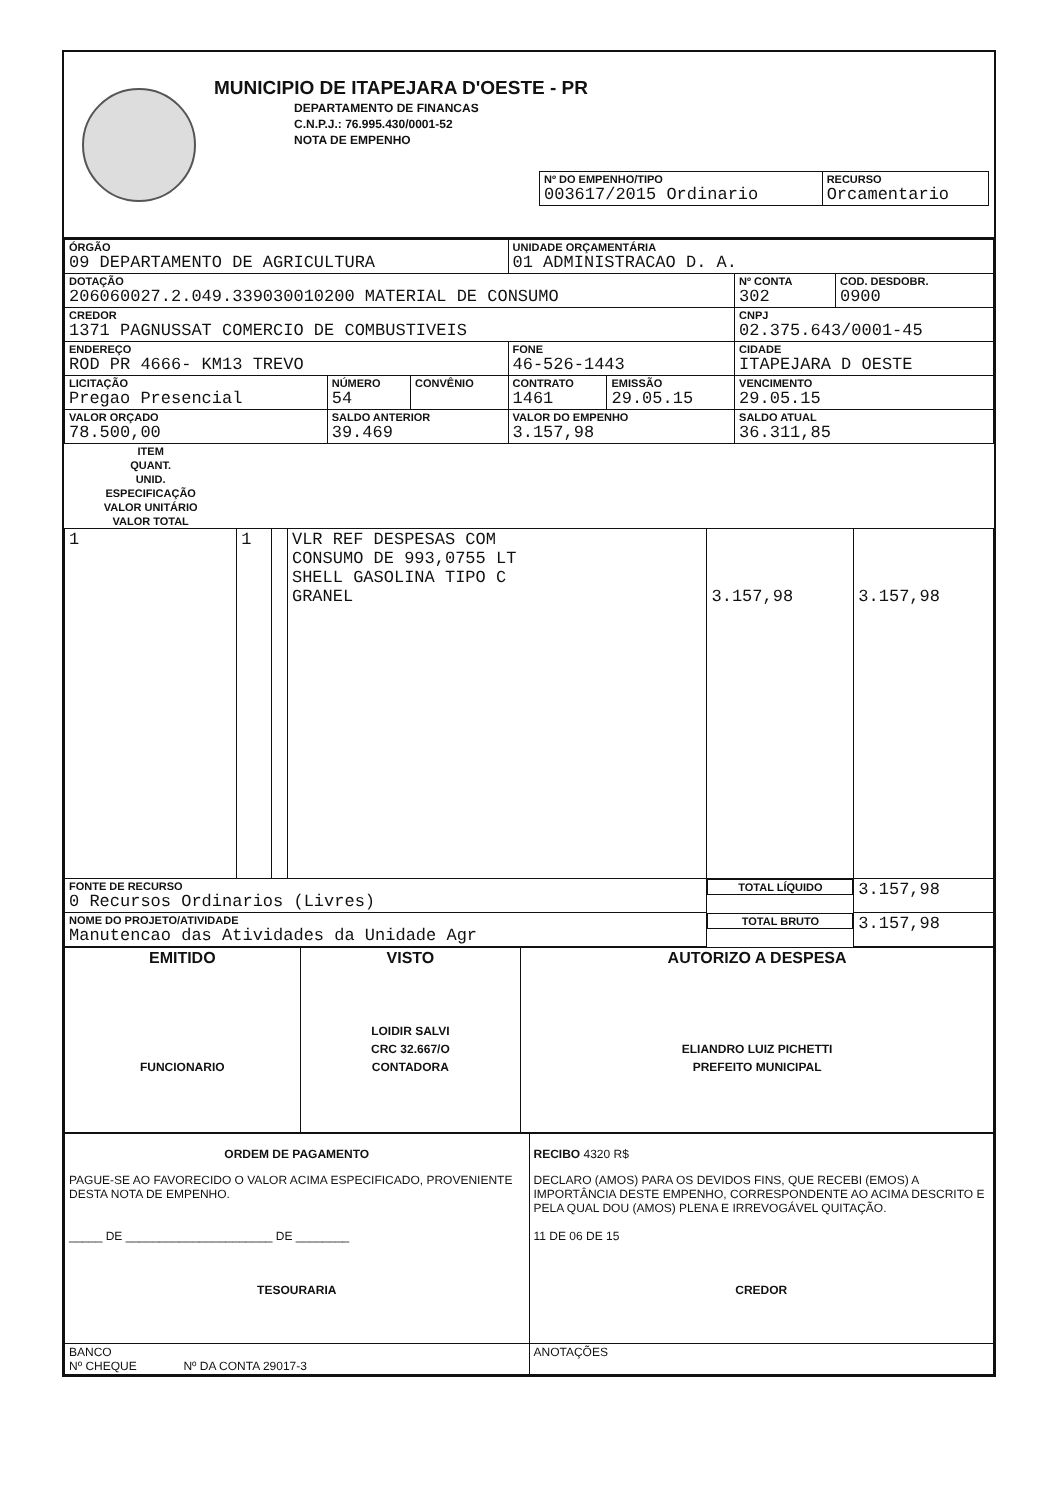MUNICIPIO DE ITAPEJARA D'OESTE - PR
DEPARTAMENTO DE FINANCAS
C.N.P.J.: 76.995.430/0001-52
NOTA DE EMPENHO
| Nº DO EMPENHO/TIPO 003617/2015 Ordinario | RECURSO Orcamentario |
| ÓRGÃO 09 DEPARTAMENTO DE AGRICULTURA | | | UNIDADE ORÇAMENTÁRIA 01 ADMINISTRACAO D. A. | | | |
| DOTAÇÃO 206060027.2.049.339030010200 MATERIAL DE CONSUMO | | | | | Nº CONTA 302 | COD. DESDOBR. 0900 |
| CREDOR 1371 PAGNUSSAT COMERCIO DE COMBUSTIVEIS | | | | | CNPJ 02.375.643/0001-45 | |
| ENDEREÇO ROD PR 4666- KM13 TREVO | | | FONE 46-526-1443 | | CIDADE ITAPEJARA D OESTE | |
| LICITAÇÃO Pregao Presencial | NÚMERO 54 | CONVÊNIO | CONTRATO 1461 | EMISSÃO 29.05.15 | VENCIMENTO 29.05.15 | |
| VALOR ORÇADO 78.500,00 | SALDO ANTERIOR 39.469 | | VALOR DO EMPENHO 3.157,98 | | SALDO ATUAL 36.311,85 | |
| ITEM | QUANT. | UNID. | ESPECIFICAÇÃO | VALOR UNITÁRIO | VALOR TOTAL |
| --- | --- | --- | --- | --- | --- |
| 1 | 1 | | VLR REF DESPESAS COM CONSUMO DE 993,0755 LT SHELL GASOLINA TIPO C GRANEL | 3.157,98 | 3.157,98 |
| FONTE DE RECURSO 0 Recursos Ordinarios (Livres) | | | | TOTAL LÍQUIDO | 3.157,98 |
| NOME DO PROJETO/ATIVIDADE Manutencao das Atividades da Unidade Agr | | | | TOTAL BRUTO | 3.157,98 |
| EMITIDO FUNCIONARIO | VISTO LOIDIR SALVI CRC 32.667/O CONTADORA | AUTORIZO A DESPESA ELIANDRO LUIZ PICHETTI PREFEITO MUNICIPAL |
| ORDEM DE PAGAMENTO PAGUE-SE AO FAVORECIDO O VALOR ACIMA ESPECIFICADO, PROVENIENTE DESTA NOTA DE EMPENHO. _____ DE ______________________ DE ________ TESOURARIA | RECIBO 4320 R$ DECLARO (AMOS) PARA OS DEVIDOS FINS, QUE RECEBI (EMOS) A IMPORTÂNCIA DESTE EMPENHO, CORRESPONDENTE AO ACIMA DESCRITO E PELA QUAL DOU (AMOS) PLENA E IRREVOGÁVEL QUITAÇÃO. 11 DE 06 DE 15 CREDOR |
| BANCO Nº CHEQUE Nº DA CONTA 29017-3 | ANOTAÇÕES |